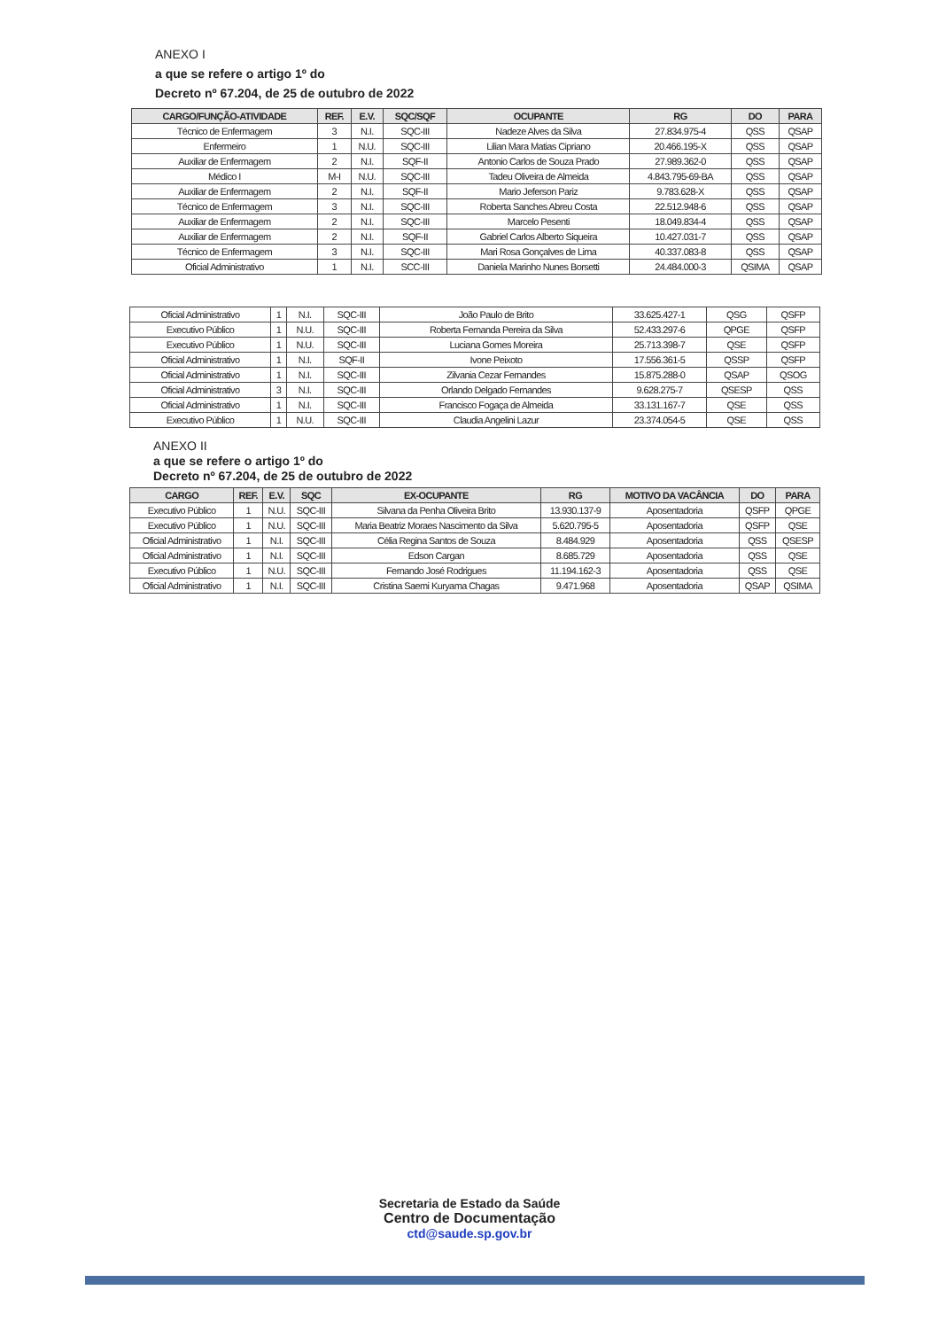ANEXO I
a que se refere o artigo 1º do
Decreto nº 67.204, de 25 de outubro de 2022
| CARGO/FUNÇÃO-ATIVIDADE | REF. | E.V. | SQC/SQF | OCUPANTE | RG | DO | PARA |
| --- | --- | --- | --- | --- | --- | --- | --- |
| Técnico de Enfermagem | 3 | N.I. | SQC-III | Nadeze Alves da Silva | 27.834.975-4 | QSS | QSAP |
| Enfermeiro | 1 | N.U. | SQC-III | Lilian Mara Matias Cipriano | 20.466.195-X | QSS | QSAP |
| Auxiliar de Enfermagem | 2 | N.I. | SQF-II | Antonio Carlos de Souza Prado | 27.989.362-0 | QSS | QSAP |
| Médico I | M-I | N.U. | SQC-III | Tadeu Oliveira de Almeida | 4.843.795-69-BA | QSS | QSAP |
| Auxiliar de Enfermagem | 2 | N.I. | SQF-II | Mario Jeferson Pariz | 9.783.628-X | QSS | QSAP |
| Técnico de Enfermagem | 3 | N.I. | SQC-III | Roberta Sanches Abreu Costa | 22.512.948-6 | QSS | QSAP |
| Auxiliar de Enfermagem | 2 | N.I. | SQC-III | Marcelo Pesenti | 18.049.834-4 | QSS | QSAP |
| Auxiliar de Enfermagem | 2 | N.I. | SQF-II | Gabriel Carlos Alberto Siqueira | 10.427.031-7 | QSS | QSAP |
| Técnico de Enfermagem | 3 | N.I. | SQC-III | Mari Rosa Gonçalves de Lima | 40.337.083-8 | QSS | QSAP |
| Oficial Administrativo | 1 | N.I. | SCC-III | Daniela Marinho Nunes Borsetti | 24.484.000-3 | QSIMA | QSAP |
| Oficial Administrativo | 1 | N.I. | SQC-III | João Paulo de Brito | 33.625.427-1 | QSG | QSFP |
| Executivo Público | 1 | N.U. | SQC-III | Roberta Fernanda Pereira da Silva | 52.433.297-6 | QPGE | QSFP |
| Executivo Público | 1 | N.U. | SQC-III | Luciana Gomes Moreira | 25.713.398-7 | QSE | QSFP |
| Oficial Administrativo | 1 | N.I. | SQF-II | Ivone Peixoto | 17.556.361-5 | QSSP | QSFP |
| Oficial Administrativo | 1 | N.I. | SQC-III | Zilvania Cezar Fernandes | 15.875.288-0 | QSAP | QSOG |
| Oficial Administrativo | 3 | N.I. | SQC-III | Orlando Delgado Fernandes | 9.628.275-7 | QSESP | QSS |
| Oficial Administrativo | 1 | N.I. | SQC-III | Francisco Fogaça de Almeida | 33.131.167-7 | QSE | QSS |
| Executivo Público | 1 | N.U. | SQC-III | Claudia Angelini Lazur | 23.374.054-5 | QSE | QSS |
ANEXO II
a que se refere o artigo 1º do
Decreto nº 67.204, de 25 de outubro de 2022
| CARGO | REF. | E.V. | SQC | EX-OCUPANTE | RG | MOTIVO DA VACÂNCIA | DO | PARA |
| --- | --- | --- | --- | --- | --- | --- | --- | --- |
| Executivo Público | 1 | N.U. | SQC-III | Silvana da Penha Oliveira Brito | 13.930.137-9 | Aposentadoria | QSFP | QPGE |
| Executivo Público | 1 | N.U. | SQC-III | Maria Beatriz Moraes Nascimento da Silva | 5.620.795-5 | Aposentadoria | QSFP | QSE |
| Oficial Administrativo | 1 | N.I. | SQC-III | Célia Regina Santos de Souza | 8.484.929 | Aposentadoria | QSS | QSESP |
| Oficial Administrativo | 1 | N.I. | SQC-III | Edson Cargan | 8.685.729 | Aposentadoria | QSS | QSE |
| Executivo Público | 1 | N.U. | SQC-III | Fernando José Rodrigues | 11.194.162-3 | Aposentadoria | QSS | QSE |
| Oficial Administrativo | 1 | N.I. | SQC-III | Cristina Saemi Kuryama Chagas | 9.471.968 | Aposentadoria | QSAP | QSIMA |
Secretaria de Estado da Saúde
Centro de Documentação
ctd@saude.sp.gov.br